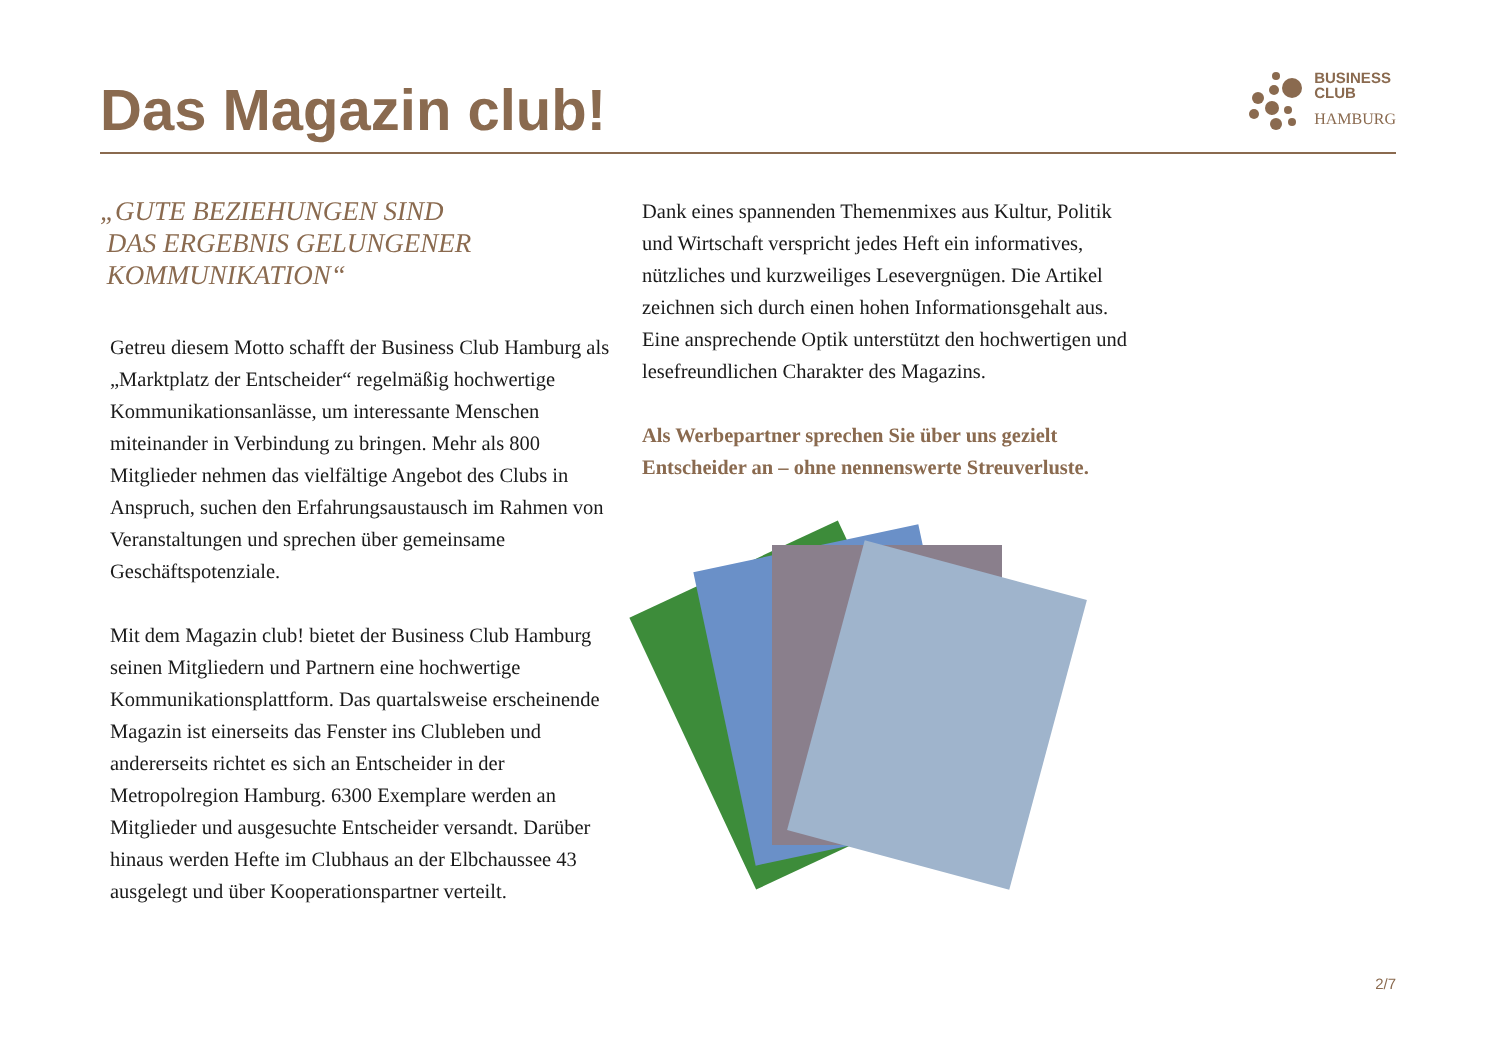Das Magazin club!
BUSINESS
CLUB
HAMBURG
„GUTE BEZIEHUNGEN SIND
DAS ERGEBNIS GELUNGENER
KOMMUNIKATION“
Getreu diesem Motto schafft der Business Club Hamburg als „Marktplatz der Entscheider“ regelmäßig hochwertige Kommunikationsanlässe, um interessante Menschen miteinander in Verbindung zu bringen. Mehr als 800 Mitglieder nehmen das vielfältige Angebot des Clubs in Anspruch, suchen den Erfahrungsaustausch im Rahmen von Veranstaltungen und sprechen über gemeinsame Geschäftspotenziale.
Mit dem Magazin club! bietet der Business Club Hamburg seinen Mitgliedern und Partnern eine hochwertige Kommunikationsplattform. Das quartalsweise erscheinende Magazin ist einerseits das Fenster ins Clubleben und andererseits richtet es sich an Entscheider in der Metropolregion Hamburg. 6300 Exemplare werden an Mitglieder und ausgesuchte Entscheider versandt. Darüber hinaus werden Hefte im Clubhaus an der Elbchaussee 43 ausgelegt und über Kooperationspartner verteilt.
Dank eines spannenden Themenmixes aus Kultur, Politik und Wirtschaft verspricht jedes Heft ein informatives, nützliches und kurzweiliges Lesevergnügen. Die Artikel zeichnen sich durch einen hohen Informationsgehalt aus. Eine ansprechende Optik unterstützt den hochwertigen und lesefreundlichen Charakter des Magazins.
Als Werbepartner sprechen Sie über uns gezielt Entscheider an – ohne nennenswerte Streuverluste.
2/7